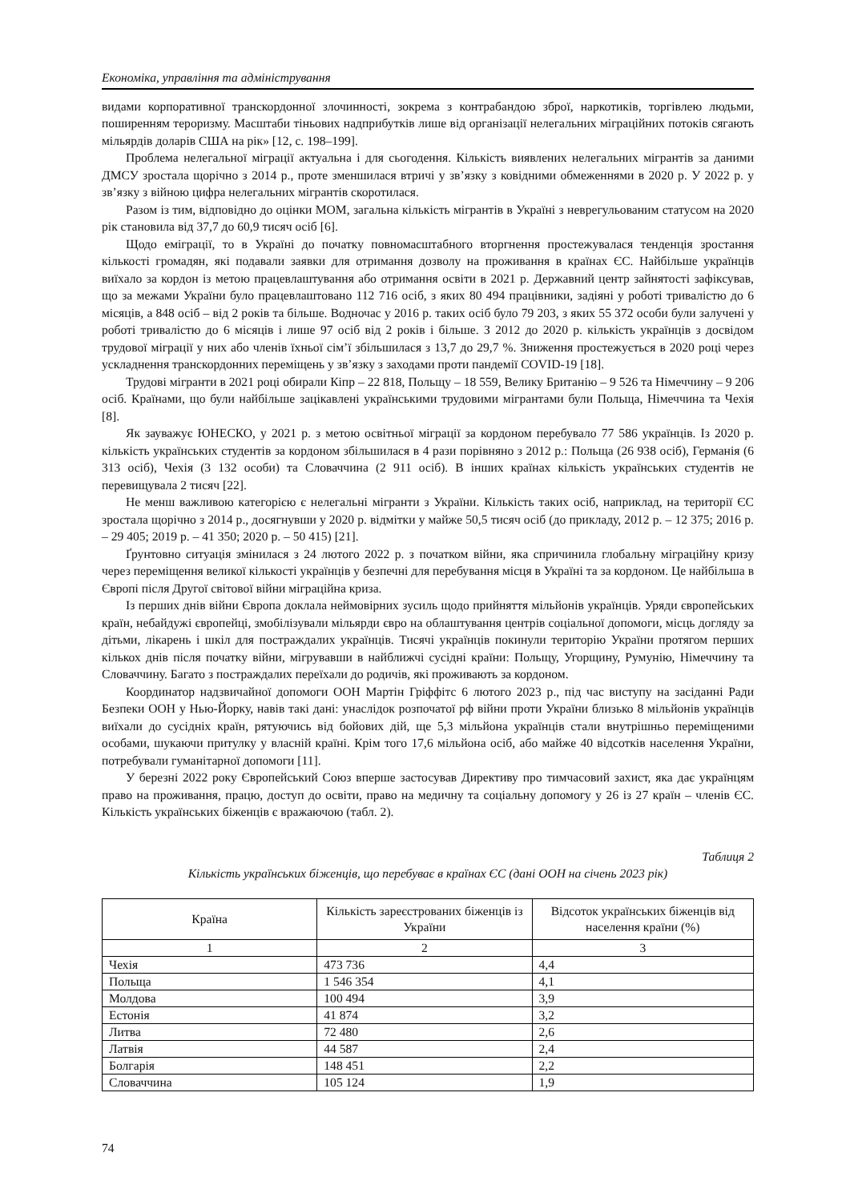Економіка, управління та адміністрування
видами корпоративної транскордонної злочинності, зокрема з контрабандою зброї, наркотиків, торгівлею людьми, поширенням тероризму. Масштаби тіньових надприбутків лише від організації нелегальних міграційних потоків сягають мільярдів доларів США на рік» [12, с. 198–199].
Проблема нелегальної міграції актуальна і для сьогодення. Кількість виявлених нелегальних мігрантів за даними ДМСУ зростала щорічно з 2014 р., проте зменшилася втричі у зв’язку з ковідними обмеженнями в 2020 р. У 2022 р. у зв’язку з війною цифра нелегальних мігрантів скоротилася.
Разом із тим, відповідно до оцінки МОМ, загальна кількість мігрантів в Україні з неврегульованим статусом на 2020 рік становила від 37,7 до 60,9 тисяч осіб [6].
Щодо еміграції, то в Україні до початку повномасштабного вторгнення простежувалася тенденція зростання кількості громадян, які подавали заявки для отримання дозволу на проживання в країнах ЄС. Найбільше українців виїхало за кордон із метою працевлаштування або отримання освіти в 2021 р. Державний центр зайнятості зафіксував, що за межами України було працевлаштовано 112 716 осіб, з яких 80 494 працівники, задіяні у роботі тривалістю до 6 місяців, а 848 осіб – від 2 років та більше. Водночас у 2016 р. таких осіб було 79 203, з яких 55 372 особи були залучені у роботі тривалістю до 6 місяців і лише 97 осіб від 2 років і більше. З 2012 до 2020 р. кількість українців з досвідом трудової міграції у них або членів їхньої сім’ї збільшилася з 13,7 до 29,7 %. Зниження простежується в 2020 році через ускладнення транскордонних переміщень у зв’язку з заходами проти пандемії COVID-19 [18].
Трудові мігранти в 2021 році обирали Кіпр – 22 818, Польщу – 18 559, Велику Британію – 9 526 та Німеччину – 9 206 осіб. Країнами, що були найбільше зацікавлені українськими трудовими мігрантами були Польща, Німеччина та Чехія [8].
Як зауважує ЮНЕСКО, у 2021 р. з метою освітньої міграції за кордоном перебувало 77 586 українців. Із 2020 р. кількість українських студентів за кордоном збільшилася в 4 рази порівняно з 2012 р.: Польща (26 938 осіб), Германія (6 313 осіб), Чехія (3 132 особи) та Словаччина (2 911 осіб). В інших країнах кількість українських студентів не перевищувала 2 тисяч [22].
Не менш важливою категорією є нелегальні мігранти з України. Кількість таких осіб, наприклад, на території ЄС зростала щорічно з 2014 р., досягнувши у 2020 р. відмітки у майже 50,5 тисяч осіб (до прикладу, 2012 р. – 12 375; 2016 р. – 29 405; 2019 р. – 41 350; 2020 р. – 50 415) [21].
Ґрунтовно ситуація змінилася з 24 лютого 2022 р. з початком війни, яка спричинила глобальну міграційну кризу через переміщення великої кількості українців у безпечні для перебування місця в Україні та за кордоном. Це найбільша в Європі після Другої світової війни міграційна криза.
Із перших днів війни Європа доклала неймовірних зусиль щодо прийняття мільйонів українців. Уряди європейських країн, небайдужі європейці, змобілізували мільярди євро на облаштування центрів соціальної допомоги, місць догляду за дітьми, лікарень і шкіл для постраждалих українців. Тисячі українців покинули територію України протягом перших кількох днів після початку війни, мігрувавши в найближчі сусідні країни: Польщу, Угорщину, Румунію, Німеччину та Словаччину. Багато з постраждалих переїхали до родичів, які проживають за кордоном.
Координатор надзвичайної допомоги ООН Мартін Гріффітс 6 лютого 2023 р., під час виступу на засіданні Ради Безпеки ООН у Нью-Йорку, навів такі дані: унаслідок розпочатої рф війни проти України близько 8 мільйонів українців виїхали до сусідніх країн, рятуючись від бойових дій, ще 5,3 мільйона українців стали внутрішньо переміщеними особами, шукаючи притулку у власній країні. Крім того 17,6 мільйона осіб, або майже 40 відсотків населення України, потребували гуманітарної допомоги [11].
У березні 2022 року Європейський Союз вперше застосував Директиву про тимчасовий захист, яка дає українцям право на проживання, працю, доступ до освіти, право на медичну та соціальну допомогу у 26 із 27 країн – членів ЄС. Кількість українських біженців є вражаючою (табл. 2).
Таблиця 2
Кількість українських біженців, що перебуває в країнах ЄС (дані ООН на січень 2023 рік)
| Країна | Кількість зареєстрованих біженців із України | Відсоток українських біженців від населення країни (%) |
| --- | --- | --- |
| 1 | 2 | 3 |
| Чехія | 473 736 | 4,4 |
| Польща | 1 546 354 | 4,1 |
| Молдова | 100 494 | 3,9 |
| Естонія | 41 874 | 3,2 |
| Литва | 72 480 | 2,6 |
| Латвія | 44 587 | 2,4 |
| Болгарія | 148 451 | 2,2 |
| Словаччина | 105 124 | 1,9 |
74